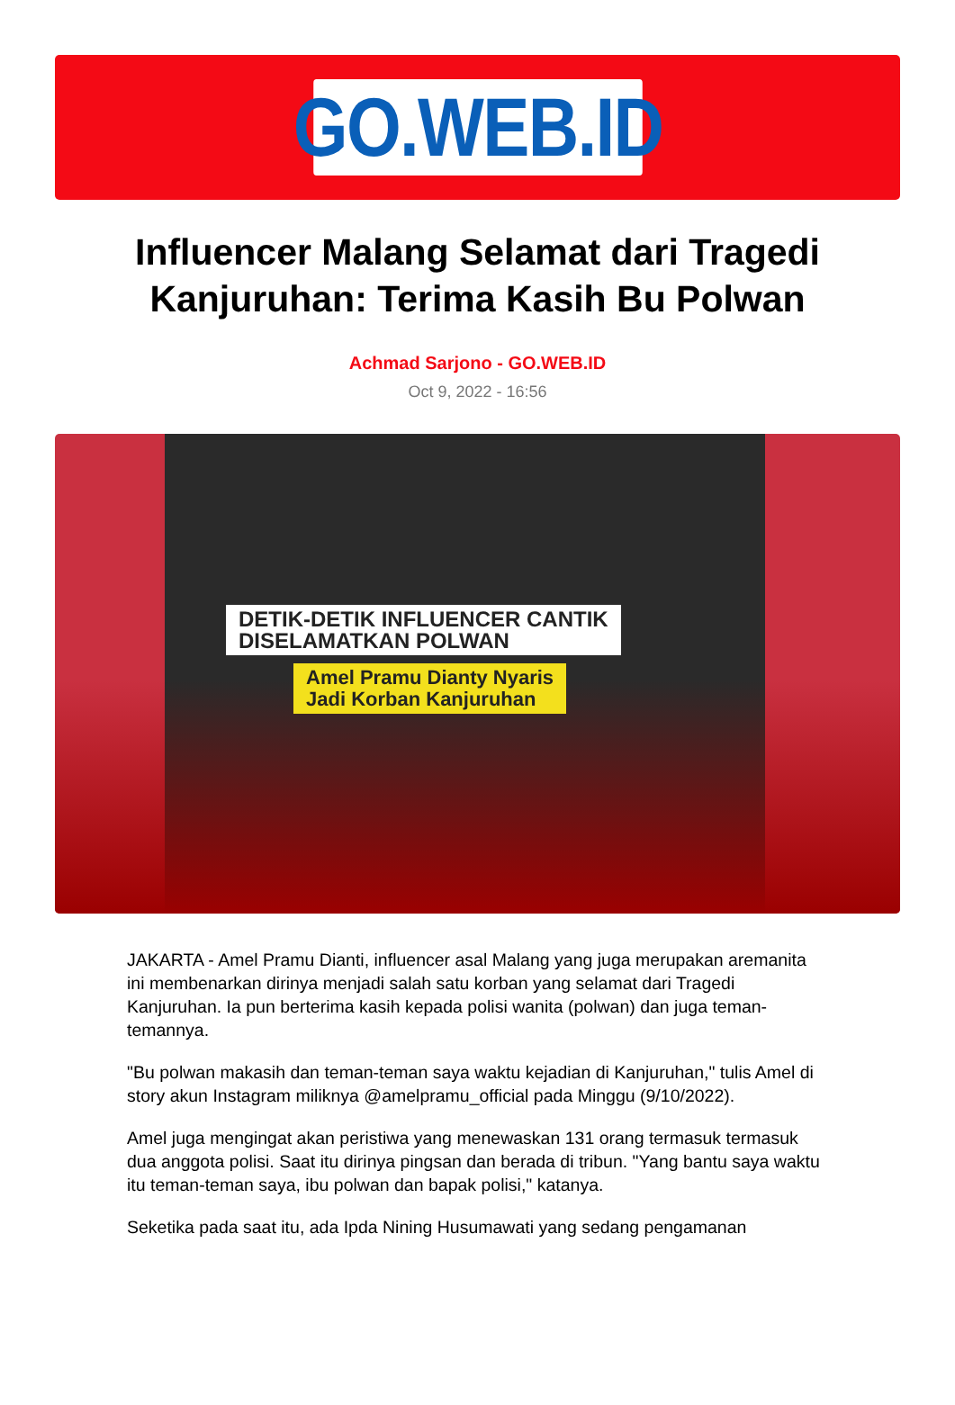GO.WEB.ID
Influencer Malang Selamat dari Tragedi Kanjuruhan: Terima Kasih Bu Polwan
Achmad Sarjono - GO.WEB.ID
Oct 9, 2022 - 16:56
DETIK-DETIK INFLUENCER CANTIK
DISELAMATKAN POLWAN
Amel Pramu Dianty Nyaris
Jadi Korban Kanjuruhan
JAKARTA - Amel Pramu Dianti, influencer asal Malang yang juga merupakan aremanita ini membenarkan dirinya menjadi salah satu korban yang selamat dari Tragedi Kanjuruhan. Ia pun berterima kasih kepada polisi wanita (polwan) dan juga teman-temannya.
"Bu polwan makasih dan teman-teman saya waktu kejadian di Kanjuruhan," tulis Amel di story akun Instagram miliknya @amelpramu_official pada Minggu (9/10/2022).
Amel juga mengingat akan peristiwa yang menewaskan 131 orang termasuk termasuk dua anggota polisi. Saat itu dirinya pingsan dan berada di tribun. "Yang bantu saya waktu itu teman-teman saya, ibu polwan dan bapak polisi," katanya.
Seketika pada saat itu, ada Ipda Nining Husumawati yang sedang pengamanan